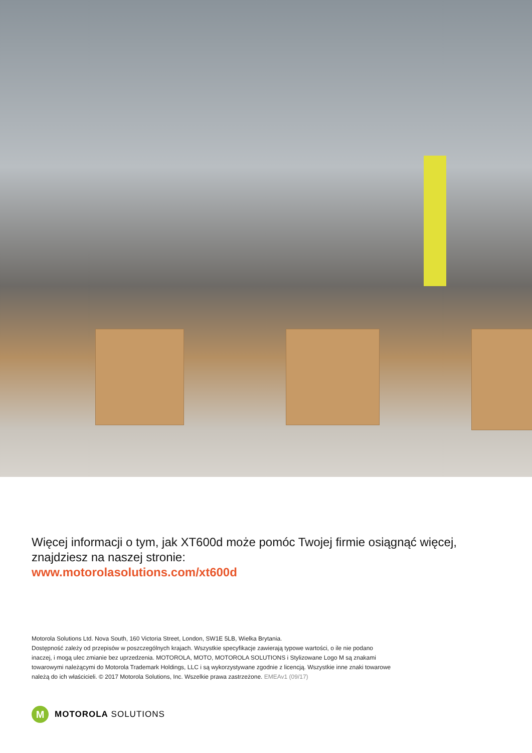Więcej informacji o tym, jak XT600d może pomóc Twojej firmie osiągnąć więcej, znajdziesz na naszej stronie:
www.motorolasolutions.com/xt600d
Motorola Solutions Ltd. Nova South, 160 Victoria Street, London, SW1E 5LB, Wielka Brytania.
Dostępność zależy od przepisów w poszczególnych krajach. Wszystkie specyfikacje zawierają typowe wartości, o ile nie podano inaczej, i mogą ulec zmianie bez uprzedzenia. MOTOROLA, MOTO, MOTOROLA SOLUTIONS i Stylizowane Logo M są znakami towarowymi należącymi do Motorola Trademark Holdings, LLC i są wykorzystywane zgodnie z licencją. Wszystkie inne znaki towarowe należą do ich właścicieli. © 2017 Motorola Solutions, Inc. Wszelkie prawa zastrzeżone. EMEAv1 (09/17)
M
MOTOROLA SOLUTIONS